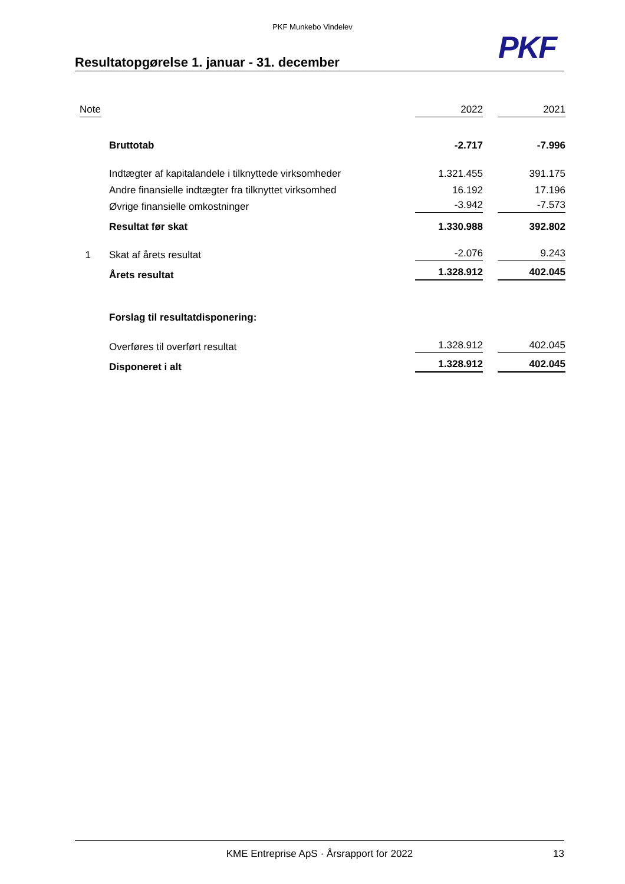PKF Munkebo Vindelev
PKF
Resultatopgørelse 1. januar - 31. december
| Note | | 2022 | | 2021 |
| --- | --- | --- | --- | --- |
| | Bruttotab | -2.717 | | -7.996 |
| | Indtægter af kapitalandele i tilknyttede virksomheder | 1.321.455 | | 391.175 |
| | Andre finansielle indtægter fra tilknyttet virksomhed | 16.192 | | 17.196 |
| | Øvrige finansielle omkostninger | -3.942 | | -7.573 |
| | Resultat før skat | 1.330.988 | | 392.802 |
| 1 | Skat af årets resultat | -2.076 | | 9.243 |
| | Årets resultat | 1.328.912 | | 402.045 |
| | Forslag til resultatdisponering: | | | |
| | Overføres til overført resultat | 1.328.912 | | 402.045 |
| | Disponeret i alt | 1.328.912 | | 402.045 |
KME Entreprise ApS · Årsrapport for 2022 13